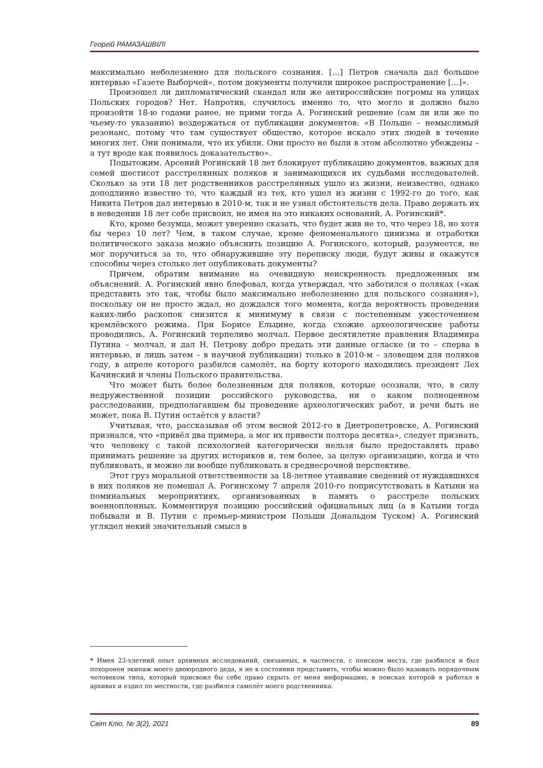Георгій РАМАЗАШВІЛІ
максимально неболезненно для польского сознания. […] Петров сначала дал большое интервью «Газете Выборчей», потом документы получили широкое распространение […]».
Произошел ли дипломатический скандал или же антироссийские погромы на улицах Польских городов? Нет. Напротив, случилось именно то, что могло и должно было произойти 18-ю годами ранее, не прими тогда А. Рогинский решение (сам ли или же по чьему-то указанию) воздержаться от публикации документов: «В Польше – немыслимый резонанс, потому что там существует общество, которое искало этих людей в течение многих лет. Они понимали, что их убили. Они просто не были в этом абсолютно убеждены – а тут вроде как появилось доказательство».
Подытожим. Арсений Рогинский 18 лет блокирует публикацию документов, важных для семей шестисот расстрелянных поляков и занимающихся их судьбами исследователей. Сколько за эти 18 лет родственников расстрелянных ушло из жизни, неизвестно, однако доподлинно известно то, что каждый из тех, кто ушел из жизни с 1992-го до того, как Никита Петров дал интервью в 2010-м, так и не узнал обстоятельств дела. Право держать их в неведении 18 лет себе присвоил, не имея на это никаких оснований, А. Рогинский*.
Кто, кроме безумца, может уверенно сказать, что будет жив не то, что через 18, но хотя бы через 10 лет? Чем, в таком случае, кроме феноменального цинизма и отработки политического заказа можно объяснить позицию А. Рогинского, который, разумеется, не мог поручиться за то, что обнаружившие эту переписку люди, будут живы и окажутся способны через столько лет опубликовать документы?
Причем, обратим внимание на очевидную неискренность предложенных им объяснений. А. Рогинский явно блефовал, когда утверждал, что заботился о поляках («как представить это так, чтобы было максимально неболезненно для польского сознания»), поскольку он не просто ждал, но дождался того момента, когда вероятность проведения каких-либо раскопок снизится к минимуму в связи с постепенным ужесточением кремлёвского режима. При Борисе Ельцине, когда схожие археологические работы проводились, А. Рогинский терпеливо молчал. Первое десятилетие правления Владимира Путина – молчал, и дал Н. Петрову добро предать эти данные огласке (и то – сперва в интервью, и лишь затем – в научной публикации) только в 2010-м – зловещем для поляков году, в апреле которого разбился самолёт, на борту которого находились президент Лех Качинский и члены Польского правительства.
Что может быть более болезненным для поляков, которые осознали, что, в силу недружественной позиции российского руководства, ни о каком полноценном расследовании, предполагавшем бы проведение археологических работ, и речи быть не может, пока В. Путин остаётся у власти?
Учитывая, что, рассказывая об этом весной 2012-го в Днетропетровске, А. Рогинский признался, что «привёл два примера, а мог их привести полтора десятка», следует признать, что человеку с такой психологией категорически нельзя было предоставлять право принимать решение за других историков и, тем более, за целую организацию, когда и что публиковать, и можно ли вообще публиковать в среднесрочной перспективе.
Этот груз моральной ответственности за 18-летнее утаивание сведений от нуждавшихся в них поляков не помешал А. Рогинскому 7 апреля 2010-го поприсутствовать в Катыни на поминальных мероприятиях, организованных в память о расстреле польских военнопленных. Комментируя позицию российский официальных лиц (а в Катыни тогда побывали и В. Путин с премьер-министром Польши Дональдом Туском) А. Рогинский углядел некий значительный смысл в
* Имея 23-хлетний опыт архивных исследований, связанных, в частности, с поиском места, где разбился и был похоронен экипаж моего двоюродного деда, я не в состоянии представить, чтобы можно было называть порядочным человеком типа, который присвоил бы себе право скрыть от меня информацию, в поисках которой я работал в архивах и ездил по местности, где разбился самолёт моего родственника.
Світ Кліо, № 3(2), 2021 89